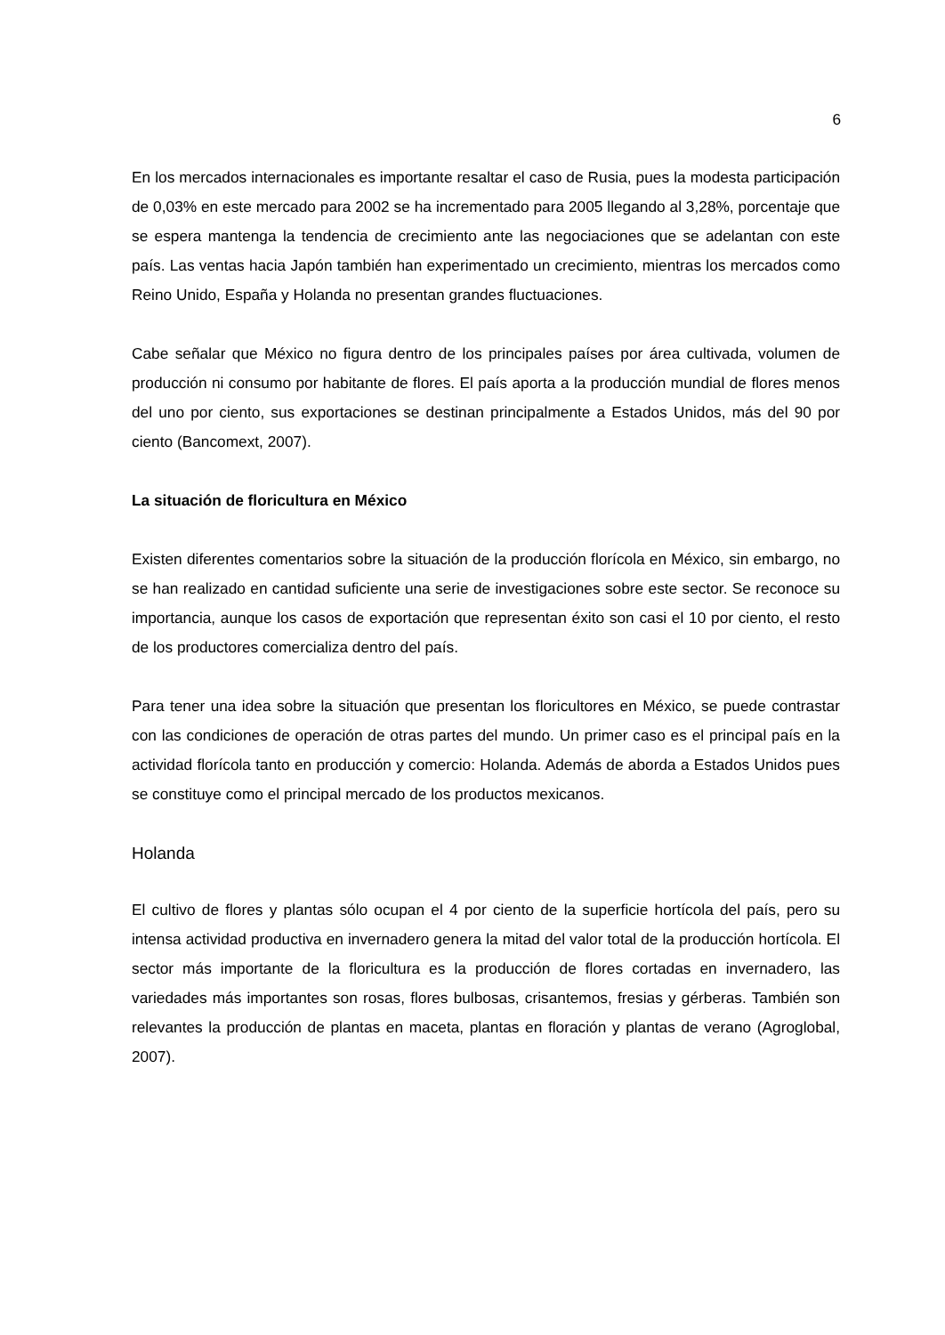6
En los mercados internacionales es importante resaltar el caso de Rusia, pues la modesta participación de 0,03% en este mercado para 2002 se ha incrementado para 2005 llegando al 3,28%, porcentaje que se espera mantenga la tendencia de crecimiento ante las negociaciones que se adelantan con este país. Las ventas hacia Japón también han experimentado un crecimiento, mientras los mercados como Reino Unido, España y Holanda no presentan grandes fluctuaciones.
Cabe señalar que México no figura dentro de los principales países por área cultivada, volumen de producción ni consumo por habitante de flores. El país aporta a la producción mundial de flores menos del uno por ciento, sus exportaciones se destinan principalmente a Estados Unidos, más del 90 por ciento (Bancomext, 2007).
La situación de floricultura en México
Existen diferentes comentarios sobre la situación de la producción florícola en México, sin embargo, no se han realizado en cantidad suficiente una serie de investigaciones sobre este sector. Se reconoce su importancia, aunque los casos de exportación que representan éxito son casi el 10 por ciento, el resto de los productores comercializa dentro del país.
Para tener una idea sobre la situación que presentan los floricultores en México, se puede contrastar con las condiciones de operación de otras partes del mundo. Un primer caso es el principal país en la actividad florícola tanto en producción y comercio: Holanda. Además de aborda a Estados Unidos pues se constituye como el principal mercado de los productos mexicanos.
Holanda
El cultivo de flores y plantas sólo ocupan el 4 por ciento de la superficie hortícola del país, pero su intensa actividad productiva en invernadero genera la mitad del valor total de la producción hortícola. El sector más importante de la floricultura es la producción de flores cortadas en invernadero, las variedades más importantes son rosas, flores bulbosas, crisantemos, fresias y gérberas. También son relevantes la producción de plantas en maceta, plantas en floración y plantas de verano (Agroglobal, 2007).